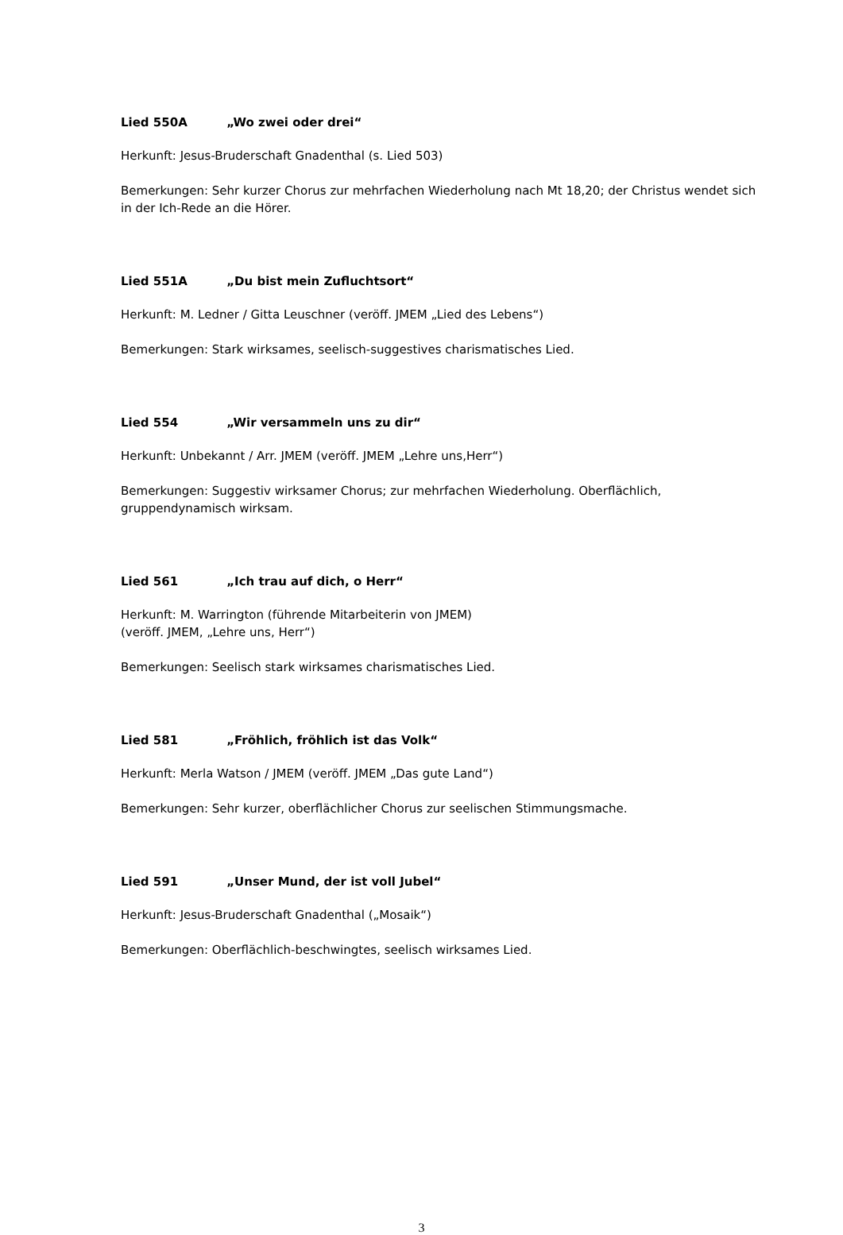Lied 550A „Wo zwei oder drei“
Herkunft: Jesus-Bruderschaft Gnadenthal (s. Lied 503)
Bemerkungen: Sehr kurzer Chorus zur mehrfachen Wiederholung nach Mt 18,20; der Christus wendet sich in der Ich-Rede an die Hörer.
Lied 551A „Du bist mein Zufluchtsort“
Herkunft: M. Ledner / Gitta Leuschner (veröff. JMEM „Lied des Lebens“)
Bemerkungen: Stark wirksames, seelisch-suggestives charismatisches Lied.
Lied 554 „Wir versammeln uns zu dir“
Herkunft: Unbekannt / Arr. JMEM (veröff. JMEM „Lehre uns,Herr“)
Bemerkungen: Suggestiv wirksamer Chorus; zur mehrfachen Wiederholung. Oberflächlich,
gruppendynamisch wirksam.
Lied 561 „Ich trau auf dich, o Herr“
Herkunft: M. Warrington (führende Mitarbeiterin von JMEM)
(veröff. JMEM, „Lehre uns, Herr“)
Bemerkungen: Seelisch stark wirksames charismatisches Lied.
Lied 581 „Fröhlich, fröhlich ist das Volk“
Herkunft: Merla Watson / JMEM (veröff. JMEM „Das gute Land“)
Bemerkungen: Sehr kurzer, oberflächlicher Chorus zur seelischen Stimmungsmache.
Lied 591 „Unser Mund, der ist voll Jubel“
Herkunft: Jesus-Bruderschaft Gnadenthal („Mosaik“)
Bemerkungen: Oberflächlich-beschwingtes, seelisch wirksames Lied.
3